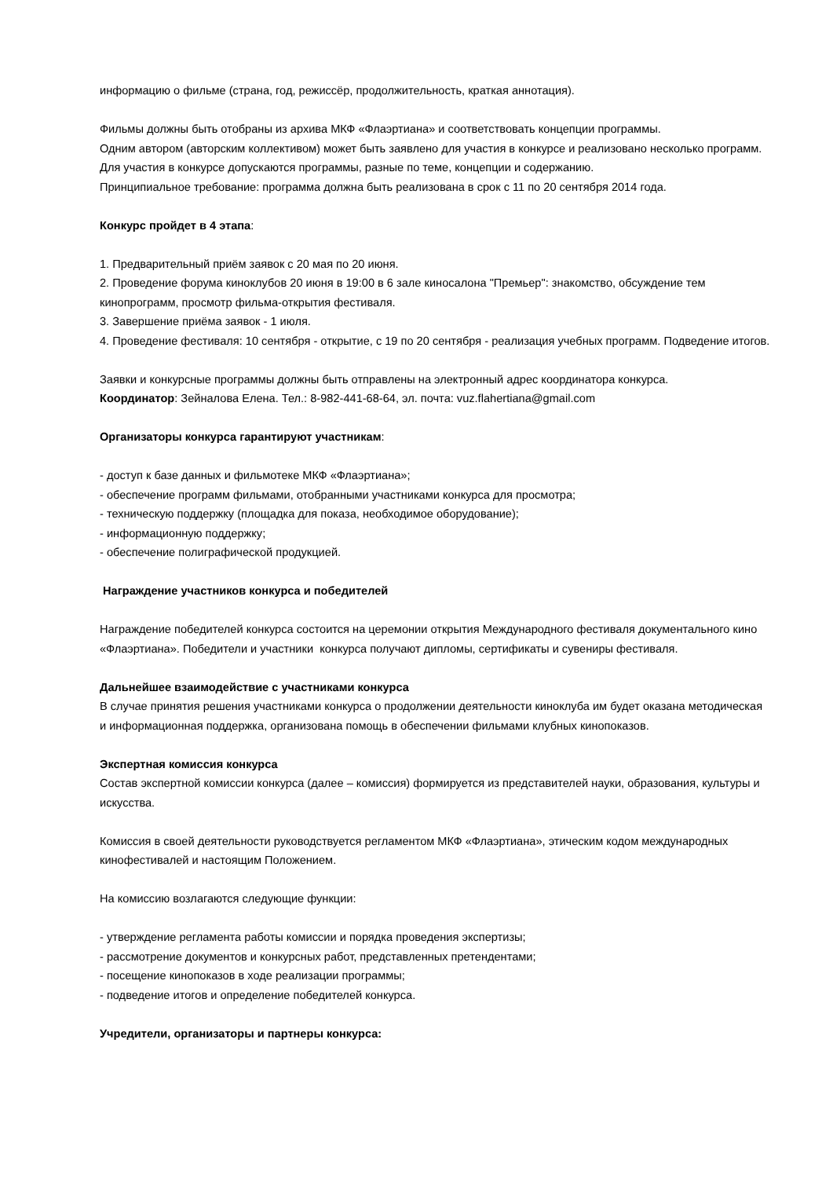информацию о фильме (страна, год, режиссёр, продолжительность, краткая аннотация).
Фильмы должны быть отобраны из архива МКФ «Флаэртиана» и соответствовать концепции программы.
Одним автором (авторским коллективом) может быть заявлено для участия в конкурсе и реализовано несколько программ. Для участия в конкурсе допускаются программы, разные по теме, концепции и содержанию.
Принципиальное требование: программа должна быть реализована в срок с 11 по 20 сентября 2014 года.
Конкурс пройдет в 4 этапа:
1. Предварительный приём заявок с 20 мая по 20 июня.
2. Проведение форума киноклубов 20 июня в 19:00 в 6 зале киносалона "Премьер": знакомство, обсуждение тем кинопрограмм, просмотр фильма-открытия фестиваля.
3. Завершение приёма заявок - 1 июля.
4. Проведение фестиваля: 10 сентября - открытие, с 19 по 20 сентября - реализация учебных программ. Подведение итогов.
Заявки и конкурсные программы должны быть отправлены на электронный адрес координатора конкурса.
Координатор: Зейналова Елена. Тел.: 8-982-441-68-64, эл. почта: vuz.flahertiana@gmail.com
Организаторы конкурса гарантируют участникам:
- доступ к базе данных и фильмотеке МКФ «Флаэртиана»;
- обеспечение программ фильмами, отобранными участниками конкурса для просмотра;
- техническую поддержку (площадка для показа, необходимое оборудование);
- информационную поддержку;
- обеспечение полиграфической продукцией.
Награждение участников конкурса и победителей
Награждение победителей конкурса состоится на церемонии открытия Международного фестиваля документального кино «Флаэртиана». Победители и участники конкурса получают дипломы, сертификаты и сувениры фестиваля.
Дальнейшее взаимодействие с участниками конкурса
В случае принятия решения участниками конкурса о продолжении деятельности киноклуба им будет оказана методическая и информационная поддержка, организована помощь в обеспечении фильмами клубных кинопоказов.
Экспертная комиссия конкурса
Состав экспертной комиссии конкурса (далее – комиссия) формируется из представителей науки, образования, культуры и искусства.
Комиссия в своей деятельности руководствуется регламентом МКФ «Флаэртиана», этическим кодом международных кинофестивалей и настоящим Положением.
На комиссию возлагаются следующие функции:
- утверждение регламента работы комиссии и порядка проведения экспертизы;
- рассмотрение документов и конкурсных работ, представленных претендентами;
- посещение кинопоказов в ходе реализации программы;
- подведение итогов и определение победителей конкурса.
Учредители, организаторы и партнеры конкурса: